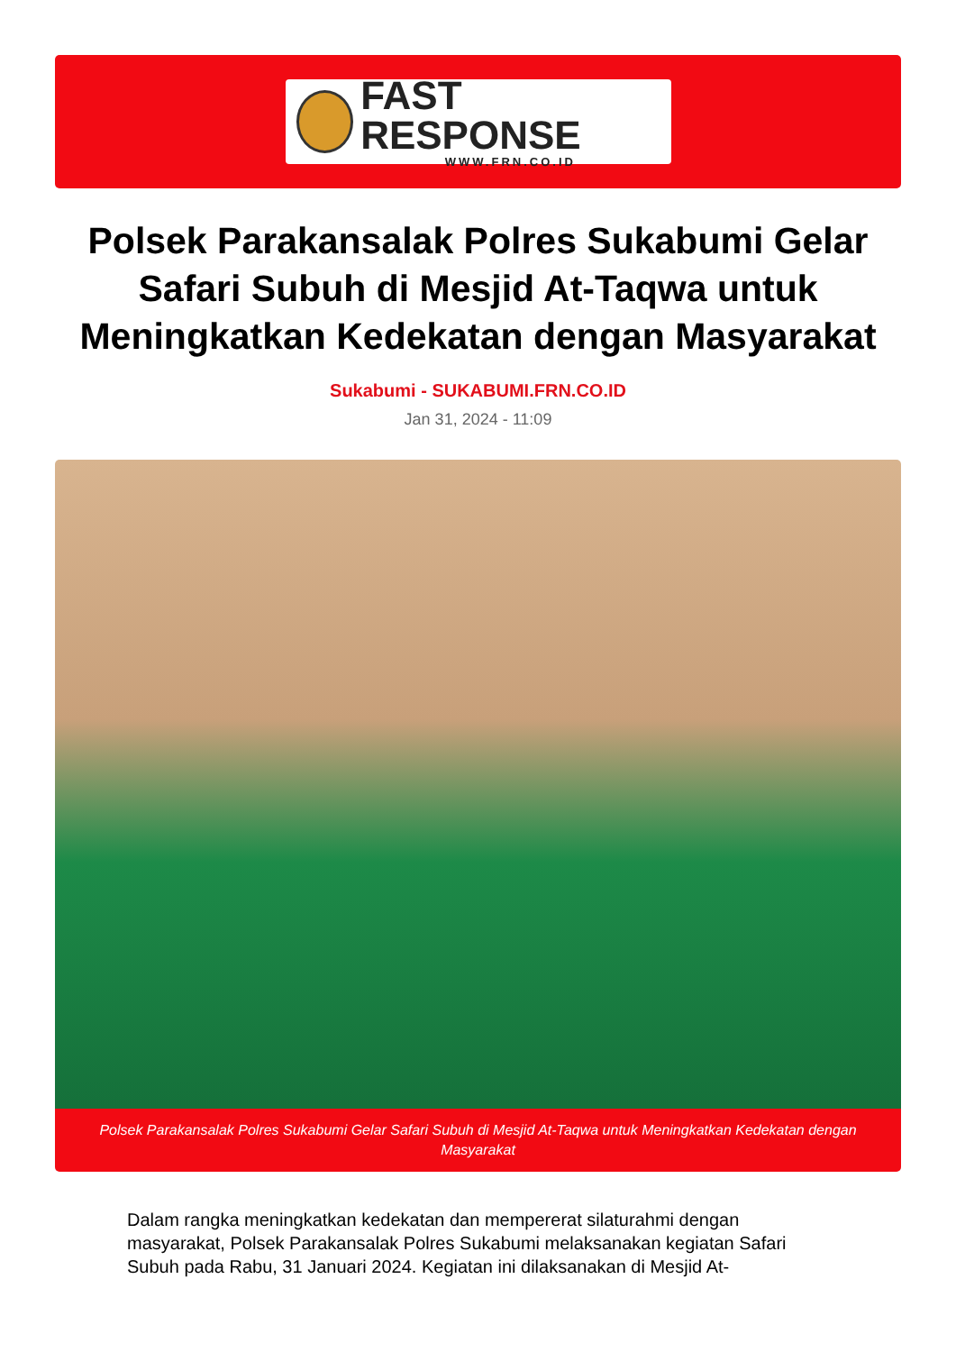FAST RESPONSE
WWW.FRN.CO.ID
Polsek Parakansalak Polres Sukabumi Gelar Safari Subuh di Mesjid At-Taqwa untuk Meningkatkan Kedekatan dengan Masyarakat
Sukabumi - SUKABUMI.FRN.CO.ID
Jan 31, 2024 - 11:09
Polsek Parakansalak Polres Sukabumi Gelar Safari Subuh di Mesjid At-Taqwa untuk Meningkatkan Kedekatan dengan Masyarakat
Dalam rangka meningkatkan kedekatan dan mempererat silaturahmi dengan masyarakat, Polsek Parakansalak Polres Sukabumi melaksanakan kegiatan Safari Subuh pada Rabu, 31 Januari 2024. Kegiatan ini dilaksanakan di Mesjid At-